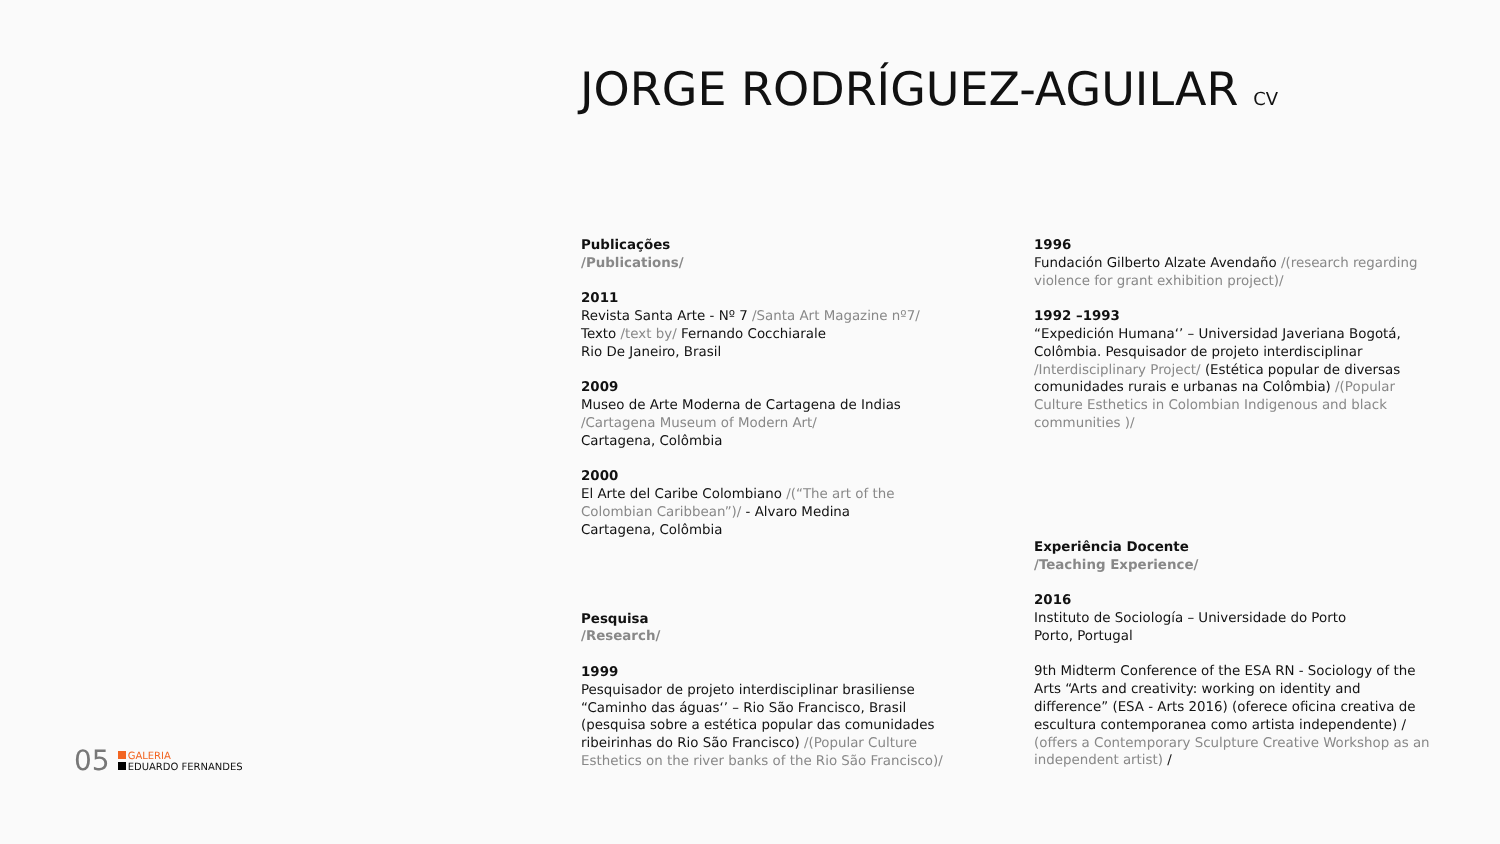JORGE RODRÍGUEZ-AGUILAR CV
Publicações
/Publications/
2011
Revista Santa Arte - Nº 7 /Santa Art Magazine nº7/
Texto /text by/ Fernando Cocchiarale
Rio De Janeiro, Brasil
2009
Museo de Arte Moderna de Cartagena de Indias
/Cartagena Museum of Modern Art/
Cartagena, Colômbia
2000
El Arte del Caribe Colombiano /(“The art of the Colombian Caribbean”)/ - Alvaro Medina
Cartagena, Colômbia
Pesquisa
/Research/
1999
Pesquisador de projeto interdisciplinar brasiliense “Caminho das águas‘’ – Rio São Francisco, Brasil (pesquisa sobre a estética popular das comunidades ribeirinhas do Rio São Francisco) /(Popular Culture Esthetics on the river banks of the Rio São Francisco)/
1996
Fundación Gilberto Alzate Avendaño /(research regarding violence for grant exhibition project)/
1992 –1993
“Expedición Humana‘’ – Universidad Javeriana Bogotá, Colômbia. Pesquisador de projeto interdisciplinar /Interdisciplinary Project/ (Estética popular de diversas comunidades rurais e urbanas na Colômbia) /(Popular Culture Esthetics in Colombian Indigenous and black communities )/
Experiência Docente
/Teaching Experience/
2016
Instituto de Sociología – Universidade do Porto
Porto, Portugal
9th Midterm Conference of the ESA RN - Sociology of the Arts “Arts and creativity: working on identity and difference” (ESA - Arts 2016) (oferece oficina creativa de escultura contemporanea como artista independente) / (offers a Contemporary Sculpture Creative Workshop as an independent artist) /
05
GALERIA
EDUARDO FERNANDES